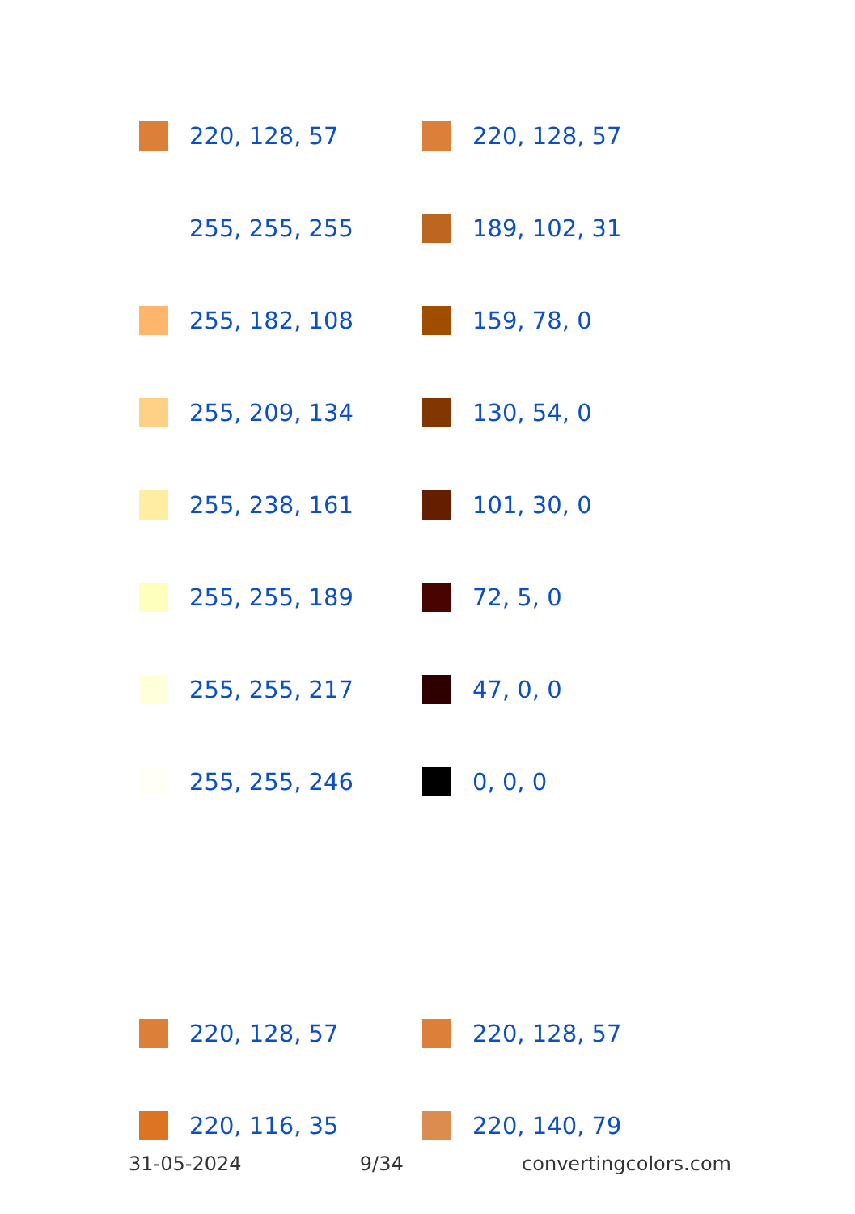220, 128, 57 220, 128, 57
255, 255, 255 189, 102, 31
255, 182, 108 159, 78, 0
255, 209, 134 130, 54, 0
255, 238, 161 101, 30, 0
255, 255, 189 72, 5, 0
255, 255, 217 47, 0, 0
255, 255, 246 0, 0, 0
220, 128, 57 220, 128, 57
220, 116, 35 220, 140, 79
31-05-2024 9/34 convertingcolors.com